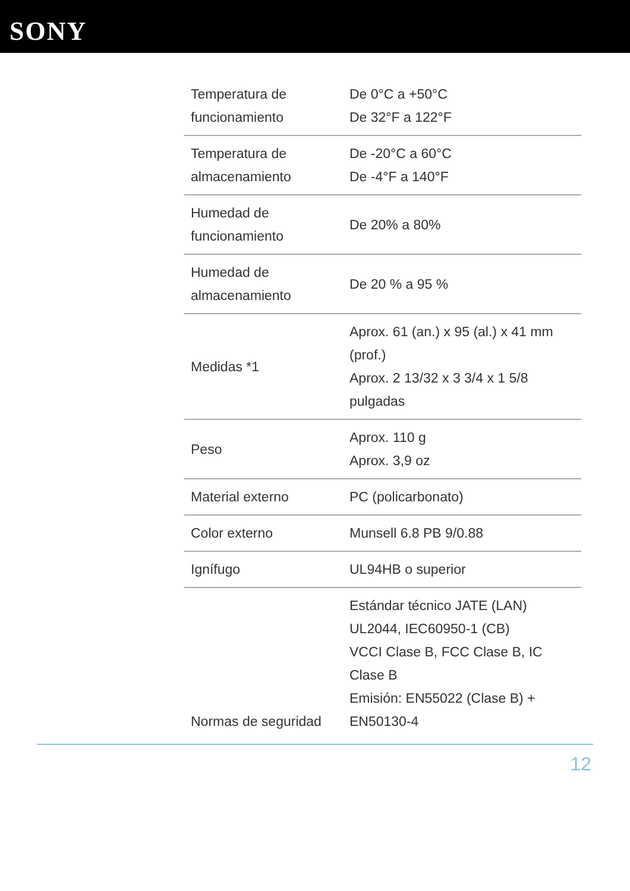SONY
| Temperatura de funcionamiento | De 0°C a +50°C De 32°F a 122°F |
| Temperatura de almacenamiento | De -20°C a 60°C De -4°F a 140°F |
| Humedad de funcionamiento | De 20% a 80% |
| Humedad de almacenamiento | De 20 % a 95 % |
| Medidas *1 | Aprox. 61 (an.) x 95 (al.) x 41 mm (prof.) Aprox. 2 13/32 x 3 3/4 x 1 5/8 pulgadas |
| Peso | Aprox. 110 g Aprox. 3,9 oz |
| Material externo | PC (policarbonato) |
| Color externo | Munsell 6.8 PB 9/0.88 |
| Ignífugo | UL94HB o superior |
| Normas de seguridad | Estándar técnico JATE (LAN) UL2044, IEC60950-1 (CB) VCCI Clase B, FCC Clase B, IC Clase B Emisión: EN55022 (Clase B) + EN50130-4 |
12